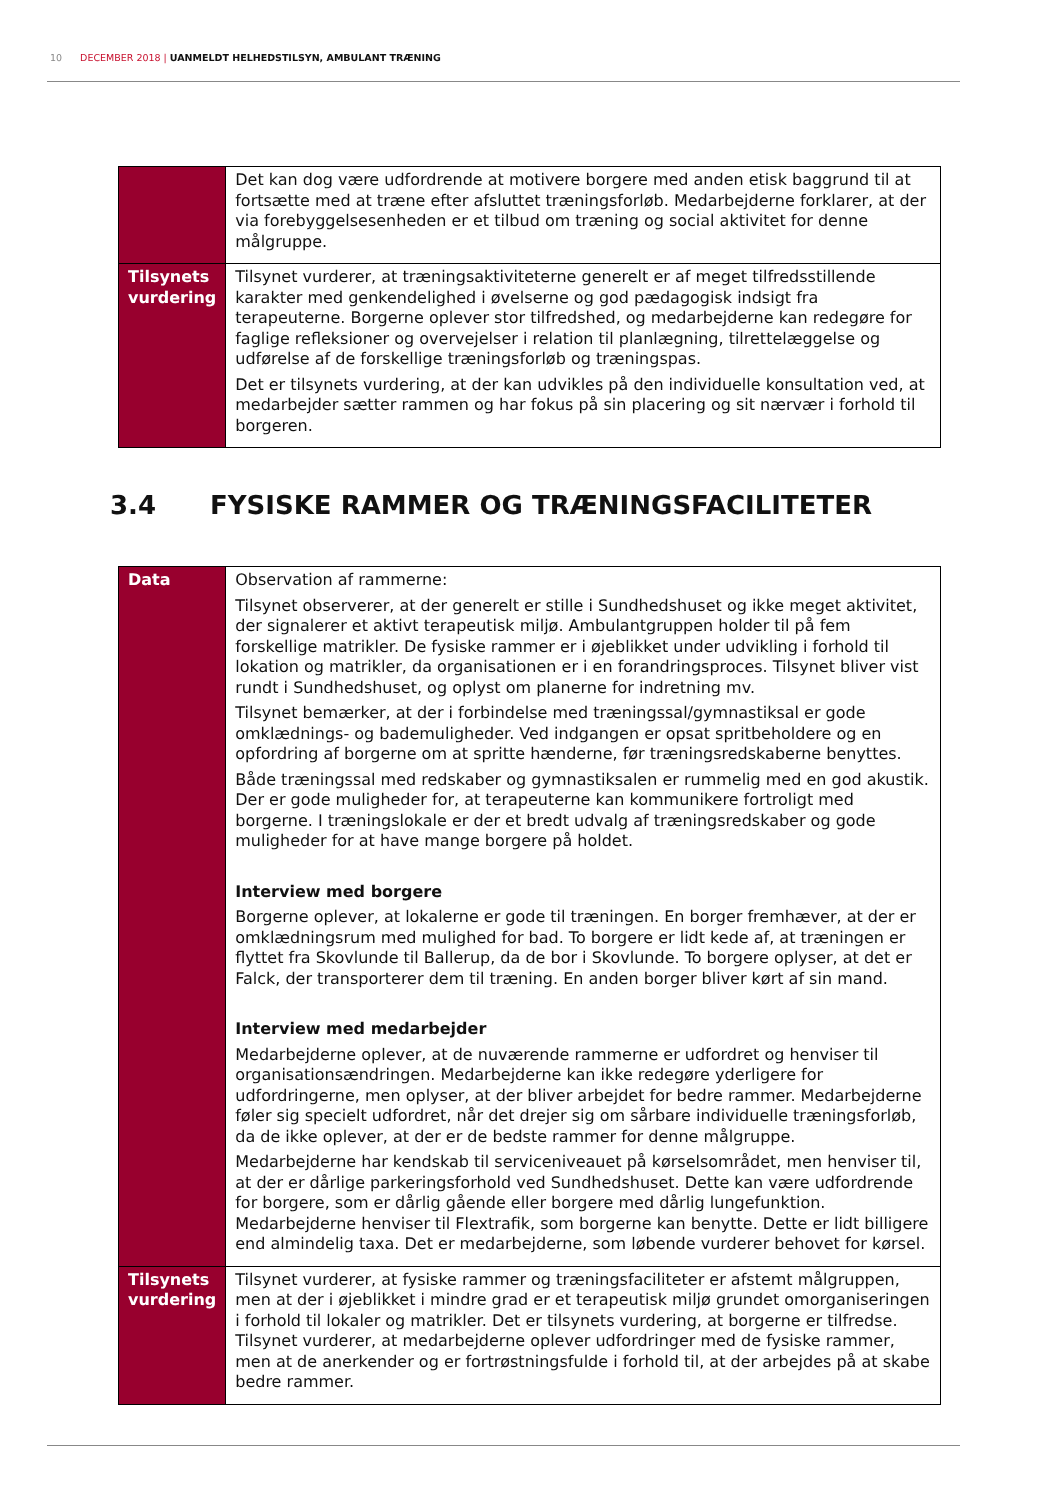10 DECEMBER 2018 | UANMELDT HELHEDSTILSYN, AMBULANT TRÆNING
| | Det kan dog være udfordrende at motivere borgere med anden etisk baggrund til at fortsætte med at træne efter afsluttet træningsforløb. Medarbejderne forklarer, at der via forebyggelsesenheden er et tilbud om træning og social aktivitet for denne målgruppe. |
| Tilsynets vurdering | Tilsynet vurderer, at træningsaktiviteterne generelt er af meget tilfredsstillende karakter med genkendelighed i øvelserne og god pædagogisk indsigt fra terapeuterne. Borgerne oplever stor tilfredshed, og medarbejderne kan redegøre for faglige refleksioner og overvejelser i relation til planlægning, tilrettelæggelse og udførelse af de forskellige træningsforløb og træningspas. Det er tilsynets vurdering, at der kan udvikles på den individuelle konsultation ved, at medarbejder sætter rammen og har fokus på sin placering og sit nærvær i forhold til borgeren. |
3.4 FYSISKE RAMMER OG TRÆNINGSFACILITETER
| Data | Observation af rammerne: Tilsynet observerer, at der generelt er stille i Sundhedshuset og ikke meget aktivitet, der signalerer et aktivt terapeutisk miljø. Ambulantgruppen holder til på fem forskellige matrikler. De fysiske rammer er i øjeblikket under udvikling i forhold til lokation og matrikler, da organisationen er i en forandringsproces. Tilsynet bliver vist rundt i Sundhedshuset, og oplyst om planerne for indretning mv. Tilsynet bemærker, at der i forbindelse med træningssal/gymnastiksal er gode omklædnings- og bademuligheder. Ved indgangen er opsat spritbeholdere og en opfordring af borgerne om at spritte hænderne, før træningsredskaberne benyttes. Både træningssal med redskaber og gymnastiksalen er rummelig med en god akustik. Der er gode muligheder for, at terapeuterne kan kommunikere fortroligt med borgerne. I træningslokale er der et bredt udvalg af træningsredskaber og gode muligheder for at have mange borgere på holdet. Interview med borgere Borgerne oplever, at lokalerne er gode til træningen. En borger fremhæver, at der er omklædningsrum med mulighed for bad. To borgere er lidt kede af, at træningen er flyttet fra Skovlunde til Ballerup, da de bor i Skovlunde. To borgere oplyser, at det er Falck, der transporterer dem til træning. En anden borger bliver kørt af sin mand. Interview med medarbejder Medarbejderne oplever, at de nuværende rammerne er udfordret og henviser til organisationsændringen. Medarbejderne kan ikke redegøre yderligere for udfordringerne, men oplyser, at der bliver arbejdet for bedre rammer. Medarbejderne føler sig specielt udfordret, når det drejer sig om sårbare individuelle træningsforløb, da de ikke oplever, at der er de bedste rammer for denne målgruppe. Medarbejderne har kendskab til serviceniveauet på kørselsområdet, men henviser til, at der er dårlige parkeringsforhold ved Sundhedshuset. Dette kan være udfordrende for borgere, som er dårlig gående eller borgere med dårlig lungefunktion. Medarbejderne henviser til Flextrafik, som borgerne kan benytte. Dette er lidt billigere end almindelig taxa. Det er medarbejderne, som løbende vurderer behovet for kørsel. |
| Tilsynets vurdering | Tilsynet vurderer, at fysiske rammer og træningsfaciliteter er afstemt målgruppen, men at der i øjeblikket i mindre grad er et terapeutisk miljø grundet omorganiseringen i forhold til lokaler og matrikler. Det er tilsynets vurdering, at borgerne er tilfredse. Tilsynet vurderer, at medarbejderne oplever udfordringer med de fysiske rammer, men at de anerkender og er fortrøstningsfulde i forhold til, at der arbejdes på at skabe bedre rammer. |